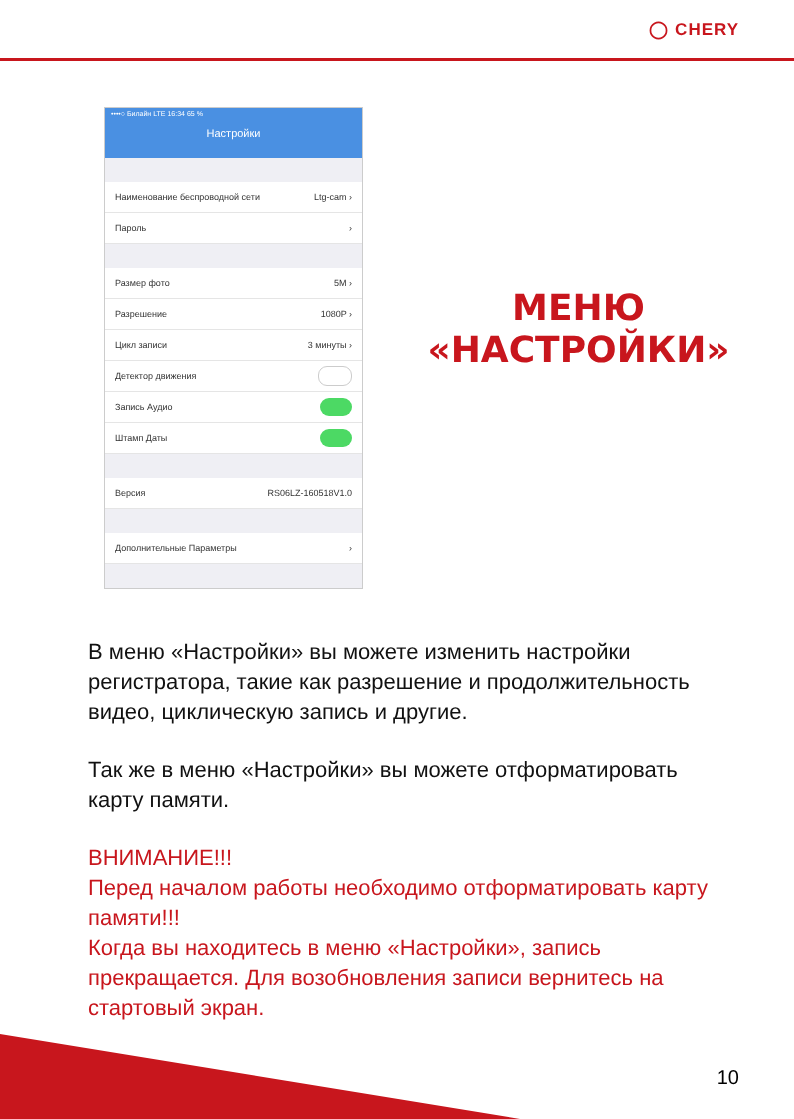◯ CHERY
••••○ Билайн LTE 16:34 65 %
Настройки
Наименование беспроводной сети Ltg-cam ›
Пароль ›
Размер фото 5M ›
Разрешение 1080P ›
Цикл записи 3 минуты ›
Детектор движения
Запись Аудио
Штамп Даты
Версия RS06LZ-160518V1.0
Дополнительные Параметры ›
МЕНЮ
«НАСТРОЙКИ»
В меню «Настройки» вы можете изменить настройки регистратора, такие как разрешение и продолжительность видео, циклическую запись и другие.
Так же в меню «Настройки» вы можете отформатировать карту памяти.
ВНИМАНИЕ!!!
Перед началом работы необходимо отформатировать карту памяти!!!
Когда вы находитесь в меню «Настройки», запись прекращается. Для возобновления записи вернитесь на стартовый экран.
10